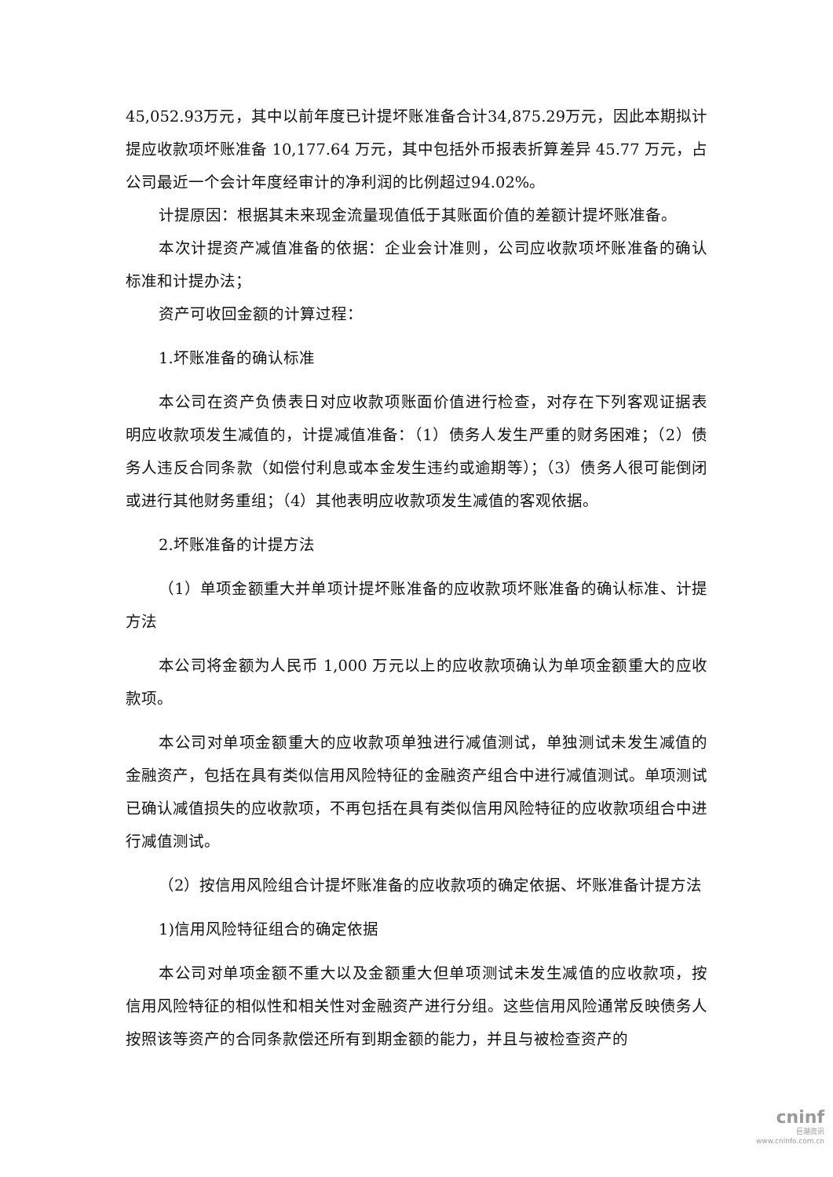45,052.93万元，其中以前年度已计提坏账准备合计34,875.29万元，因此本期拟计提应收款项坏账准备 10,177.64 万元，其中包括外币报表折算差异 45.77 万元，占公司最近一个会计年度经审计的净利润的比例超过94.02%。
计提原因：根据其未来现金流量现值低于其账面价值的差额计提坏账准备。
本次计提资产减值准备的依据：企业会计准则，公司应收款项坏账准备的确认标准和计提办法；
资产可收回金额的计算过程：
1.坏账准备的确认标准
本公司在资产负债表日对应收款项账面价值进行检查，对存在下列客观证据表明应收款项发生减值的，计提减值准备：（1）债务人发生严重的财务困难；（2）债务人违反合同条款（如偿付利息或本金发生违约或逾期等）；（3）债务人很可能倒闭或进行其他财务重组；（4）其他表明应收款项发生减值的客观依据。
2.坏账准备的计提方法
（1）单项金额重大并单项计提坏账准备的应收款项坏账准备的确认标准、计提方法
本公司将金额为人民币 1,000 万元以上的应收款项确认为单项金额重大的应收款项。
本公司对单项金额重大的应收款项单独进行减值测试，单独测试未发生减值的金融资产，包括在具有类似信用风险特征的金融资产组合中进行减值测试。单项测试已确认减值损失的应收款项，不再包括在具有类似信用风险特征的应收款项组合中进行减值测试。
（2）按信用风险组合计提坏账准备的应收款项的确定依据、坏账准备计提方法
1)信用风险特征组合的确定依据
本公司对单项金额不重大以及金额重大但单项测试未发生减值的应收款项，按信用风险特征的相似性和相关性对金融资产进行分组。这些信用风险通常反映债务人按照该等资产的合同条款偿还所有到期金额的能力，并且与被检查资产的
cninf
巨潮资讯
www.cninfo.com.cn